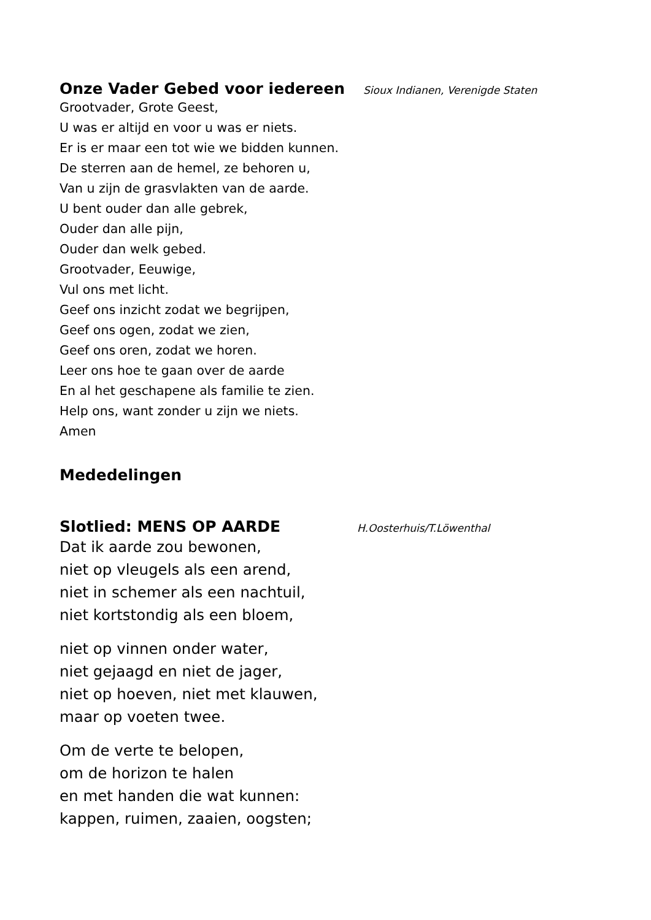Onze Vader Gebed voor iedereen Sioux Indianen, Verenigde Staten
Grootvader, Grote Geest,
U was er altijd en voor u was er niets.
Er is er maar een tot wie we bidden kunnen.
De sterren aan de hemel, ze behoren u,
Van u zijn de grasvlakten van de aarde.
U bent ouder dan alle gebrek,
Ouder dan alle pijn,
Ouder dan welk gebed.
Grootvader, Eeuwige,
Vul ons met licht.
Geef ons inzicht zodat we begrijpen,
Geef ons ogen, zodat we zien,
Geef ons oren, zodat we horen.
Leer ons hoe te gaan over de aarde
En al het geschapene als familie te zien.
Help ons, want zonder u zijn we niets.
Amen
Mededelingen
Slotlied: MENS OP AARDE H.Oosterhuis/T.Löwenthal
Dat ik aarde zou bewonen,
niet op vleugels als een arend,
niet in schemer als een nachtuil,
niet kortstondig als een bloem,
niet op vinnen onder water,
niet gejaagd en niet de jager,
niet op hoeven, niet met klauwen,
maar op voeten twee.
Om de verte te belopen,
om de horizon te halen
en met handen die wat kunnen:
kappen, ruimen, zaaien, oogsten;